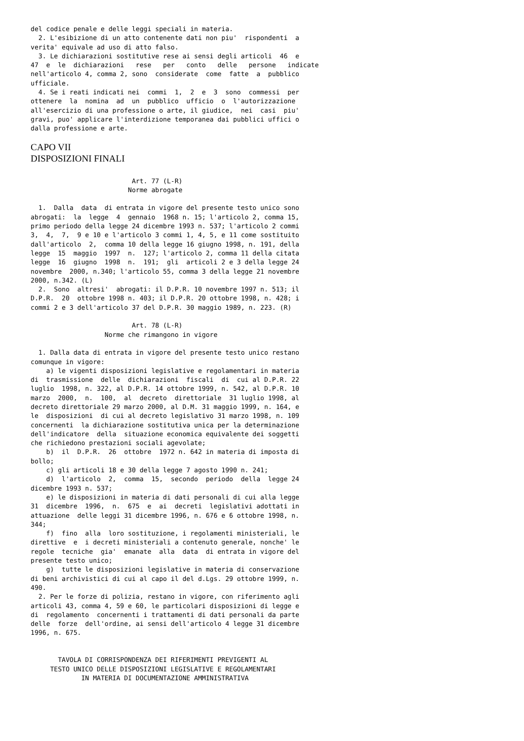del codice penale e delle leggi speciali in materia.
  2. L'esibizione di un atto contenente dati non piu'  rispondenti  a
verita' equivale ad uso di atto falso.
  3. Le dichiarazioni sostitutive rese ai sensi degli articoli  46  e
47  e  le  dichiarazioni   rese   per   conto   delle   persone   indicate
nell'articolo 4, comma 2, sono  considerate  come  fatte  a  pubblico
ufficiale.
  4. Se i reati indicati nei  commi  1,  2  e  3  sono  commessi  per
ottenere  la  nomina  ad  un  pubblico  ufficio  o  l'autorizzazione
all'esercizio di una professione o arte, il giudice,  nei  casi  piu'
gravi, puo' applicare l'interdizione temporanea dai pubblici uffici o
dalla professione e arte.
CAPO VII
DISPOSIZIONI FINALI
                          Art. 77 (L-R)
                         Norme abrogate

  1.  Dalla  data  di entrata in vigore del presente testo unico sono
abrogati:  la  legge  4  gennaio  1968 n. 15; l'articolo 2, comma 15,
primo periodo della legge 24 dicembre 1993 n. 537; l'articolo 2 commi
3,  4,  7,  9 e 10 e l'articolo 3 commi 1, 4, 5, e 11 come sostituito
dall'articolo  2,  comma 10 della legge 16 giugno 1998, n. 191, della
legge  15  maggio  1997  n.  127; l'articolo 2, comma 11 della citata
legge  16  giugno  1998  n.  191;  gli  articoli 2 e 3 della legge 24
novembre  2000, n.340; l'articolo 55, comma 3 della legge 21 novembre
2000, n.342. (L)
  2.  Sono  altresi'  abrogati: il D.P.R. 10 novembre 1997 n. 513; il
D.P.R.  20  ottobre 1998 n. 403; il D.P.R. 20 ottobre 1998, n. 428; i
commi 2 e 3 dell'articolo 37 del D.P.R. 30 maggio 1989, n. 223. (R)

                          Art. 78 (L-R)
                   Norme che rimangono in vigore

  1. Dalla data di entrata in vigore del presente testo unico restano
comunque in vigore:
    a) le vigenti disposizioni legislative e regolamentari in materia
di  trasmissione  delle  dichiarazioni  fiscali  di  cui al D.P.R. 22
luglio  1998, n. 322, al D.P.R. 14 ottobre 1999, n. 542, al D.P.R. 10
marzo  2000,  n.  100,  al  decreto  direttoriale  31 luglio 1998, al
decreto direttoriale 29 marzo 2000, al D.M. 31 maggio 1999, n. 164, e
le  disposizioni  di cui al decreto legislativo 31 marzo 1998, n. 109
concernenti  la dichiarazione sostitutiva unica per la determinazione
dell'indicatore  della  situazione economica equivalente dei soggetti
che richiedono prestazioni sociali agevolate;
    b)  il  D.P.R.  26  ottobre  1972 n. 642 in materia di imposta di
bollo;
    c) gli articoli 18 e 30 della legge 7 agosto 1990 n. 241;
    d)  l'articolo  2,  comma  15,  secondo  periodo  della  legge 24
dicembre 1993 n. 537;
    e) le disposizioni in materia di dati personali di cui alla legge
31  dicembre  1996,  n.  675  e  ai  decreti  legislativi adottati in
attuazione  delle leggi 31 dicembre 1996, n. 676 e 6 ottobre 1998, n.
344;
    f)  fino  alla  loro sostituzione, i regolamenti ministeriali, le
direttive  e  i decreti ministeriali a contenuto generale, nonche' le
regole  tecniche  gia'  emanate  alla  data  di entrata in vigore del
presente testo unico;
    g)  tutte le disposizioni legislative in materia di conservazione
di beni archivistici di cui al capo il del d.Lgs. 29 ottobre 1999, n.
490.
  2. Per le forze di polizia, restano in vigore, con riferimento agli
articoli 43, comma 4, 59 e 60, le particolari disposizioni di legge e
di  regolamento  concernenti i trattamenti di dati personali da parte
delle  forze  dell'ordine, ai sensi dell'articolo 4 legge 31 dicembre
1996, n. 675.


       TAVOLA DI CORRISPONDENZA DEI RIFERIMENTI PREVIGENTI AL
     TESTO UNICO DELLE DISPOSIZIONI LEGISLATIVE E REGOLAMENTARI
             IN MATERIA DI DOCUMENTAZIONE AMMINISTRATIVA